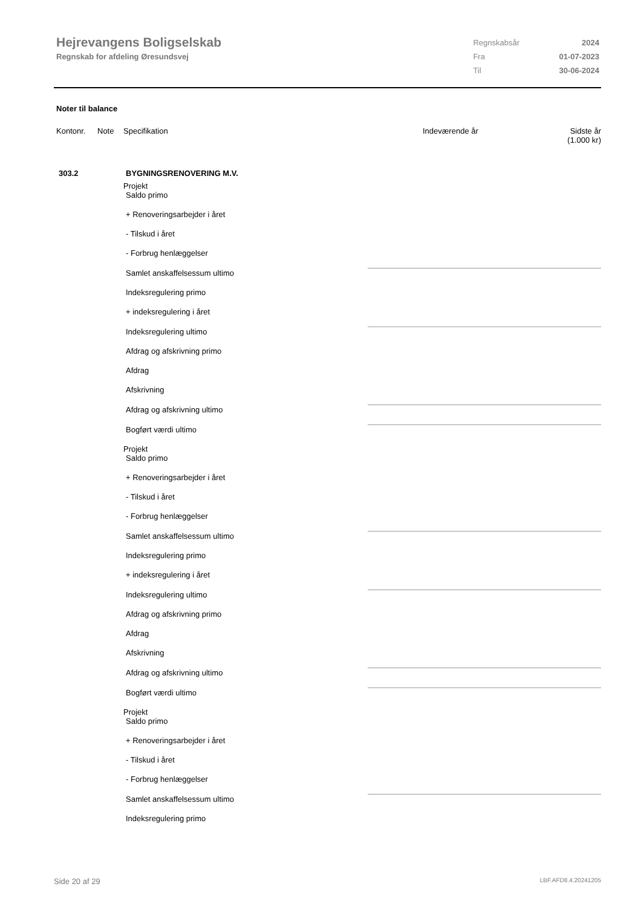Hejrevangens Boligselskab
Regnskab for afdeling Øresundsvej
| Regnskabsår | 2024 |
| Fra | 01-07-2023 |
| Til | 30-06-2024 |
Noter til balance
| Kontonr. | Note | Specifikation | | Indeværende år | Sidste år (1.000 kr) |
| --- | --- | --- | --- | --- | --- |
| 303.2 | | BYGNINGSRENOVERING M.V. | | | |
| | Projekt | |
| | Saldo primo | |
| | + Renoveringsarbejder i året | |
| | - Tilskud i året | |
| | - Forbrug henlæggelser | |
| | Samlet anskaffelsessum ultimo | |
| | Indeksregulering primo | |
| | + indeksregulering i året | |
| | Indeksregulering ultimo | |
| | Afdrag og afskrivning primo | |
| | Afdrag | |
| | Afskrivning | |
| | Afdrag og afskrivning ultimo | |
| | Bogført værdi ultimo | |
| | Projekt | |
| | Saldo primo | |
| | + Renoveringsarbejder i året | |
| | - Tilskud i året | |
| | - Forbrug henlæggelser | |
| | Samlet anskaffelsessum ultimo | |
| | Indeksregulering primo | |
| | + indeksregulering i året | |
| | Indeksregulering ultimo | |
| | Afdrag og afskrivning primo | |
| | Afdrag | |
| | Afskrivning | |
| | Afdrag og afskrivning ultimo | |
| | Bogført værdi ultimo | |
| | Projekt | |
| | Saldo primo | |
| | + Renoveringsarbejder i året | |
| | - Tilskud i året | |
| | - Forbrug henlæggelser | |
| | Samlet anskaffelsessum ultimo | |
| | Indeksregulering primo | |
Side 20 af 29 LBF.AFD8.4.20241205